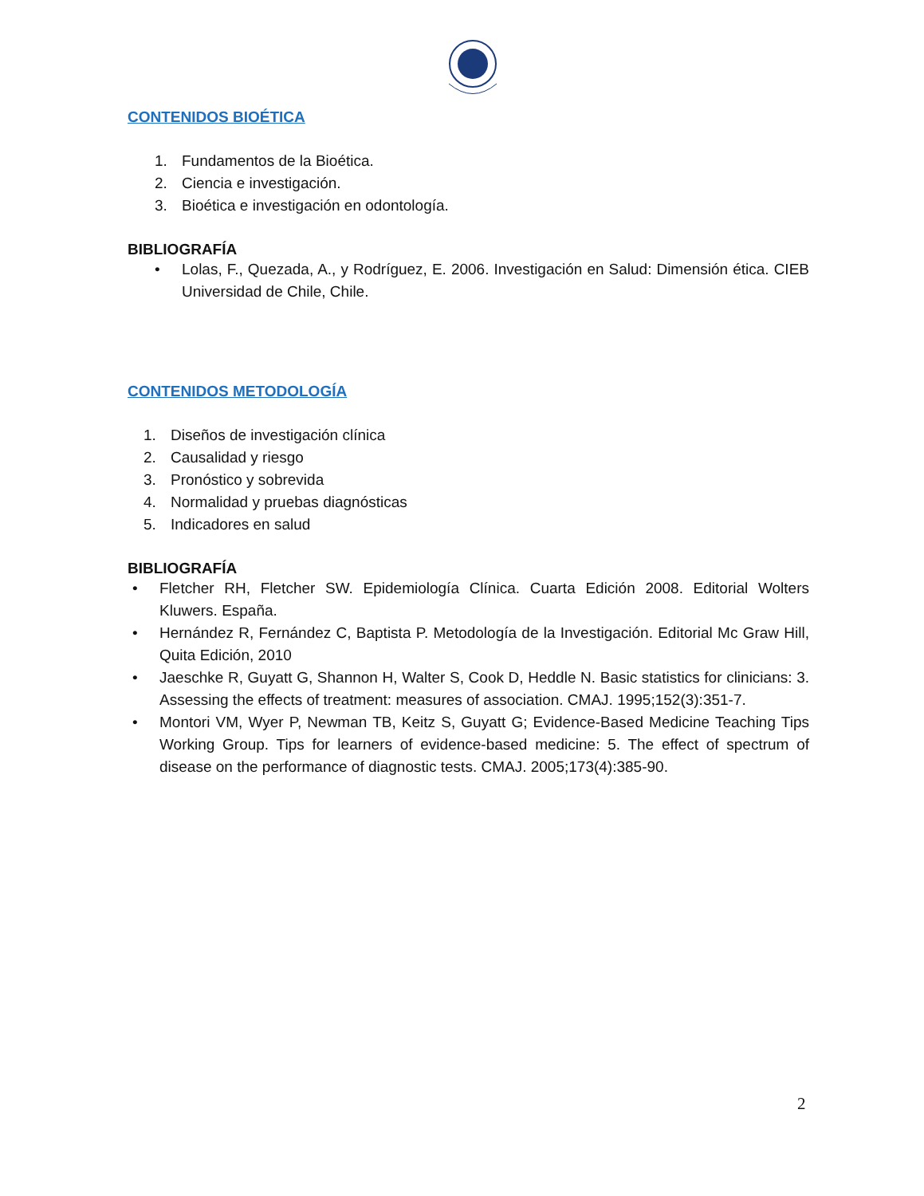CONTENIDOS BIOÉTICA
1. Fundamentos de la Bioética.
2. Ciencia e investigación.
3. Bioética e investigación en odontología.
BIBLIOGRAFÍA
• Lolas, F., Quezada, A., y Rodríguez, E. 2006. Investigación en Salud: Dimensión ética. CIEB Universidad de Chile, Chile.
CONTENIDOS METODOLOGÍA
1. Diseños de investigación clínica
2. Causalidad y riesgo
3. Pronóstico y sobrevida
4. Normalidad y pruebas diagnósticas
5. Indicadores en salud
BIBLIOGRAFÍA
• Fletcher RH, Fletcher SW. Epidemiología Clínica. Cuarta Edición 2008. Editorial Wolters Kluwers. España.
• Hernández R, Fernández C, Baptista P. Metodología de la Investigación. Editorial Mc Graw Hill, Quita Edición, 2010
• Jaeschke R, Guyatt G, Shannon H, Walter S, Cook D, Heddle N. Basic statistics for clinicians: 3. Assessing the effects of treatment: measures of association. CMAJ. 1995;152(3):351-7.
• Montori VM, Wyer P, Newman TB, Keitz S, Guyatt G; Evidence-Based Medicine Teaching Tips Working Group. Tips for learners of evidence-based medicine: 5. The effect of spectrum of disease on the performance of diagnostic tests. CMAJ. 2005;173(4):385-90.
2